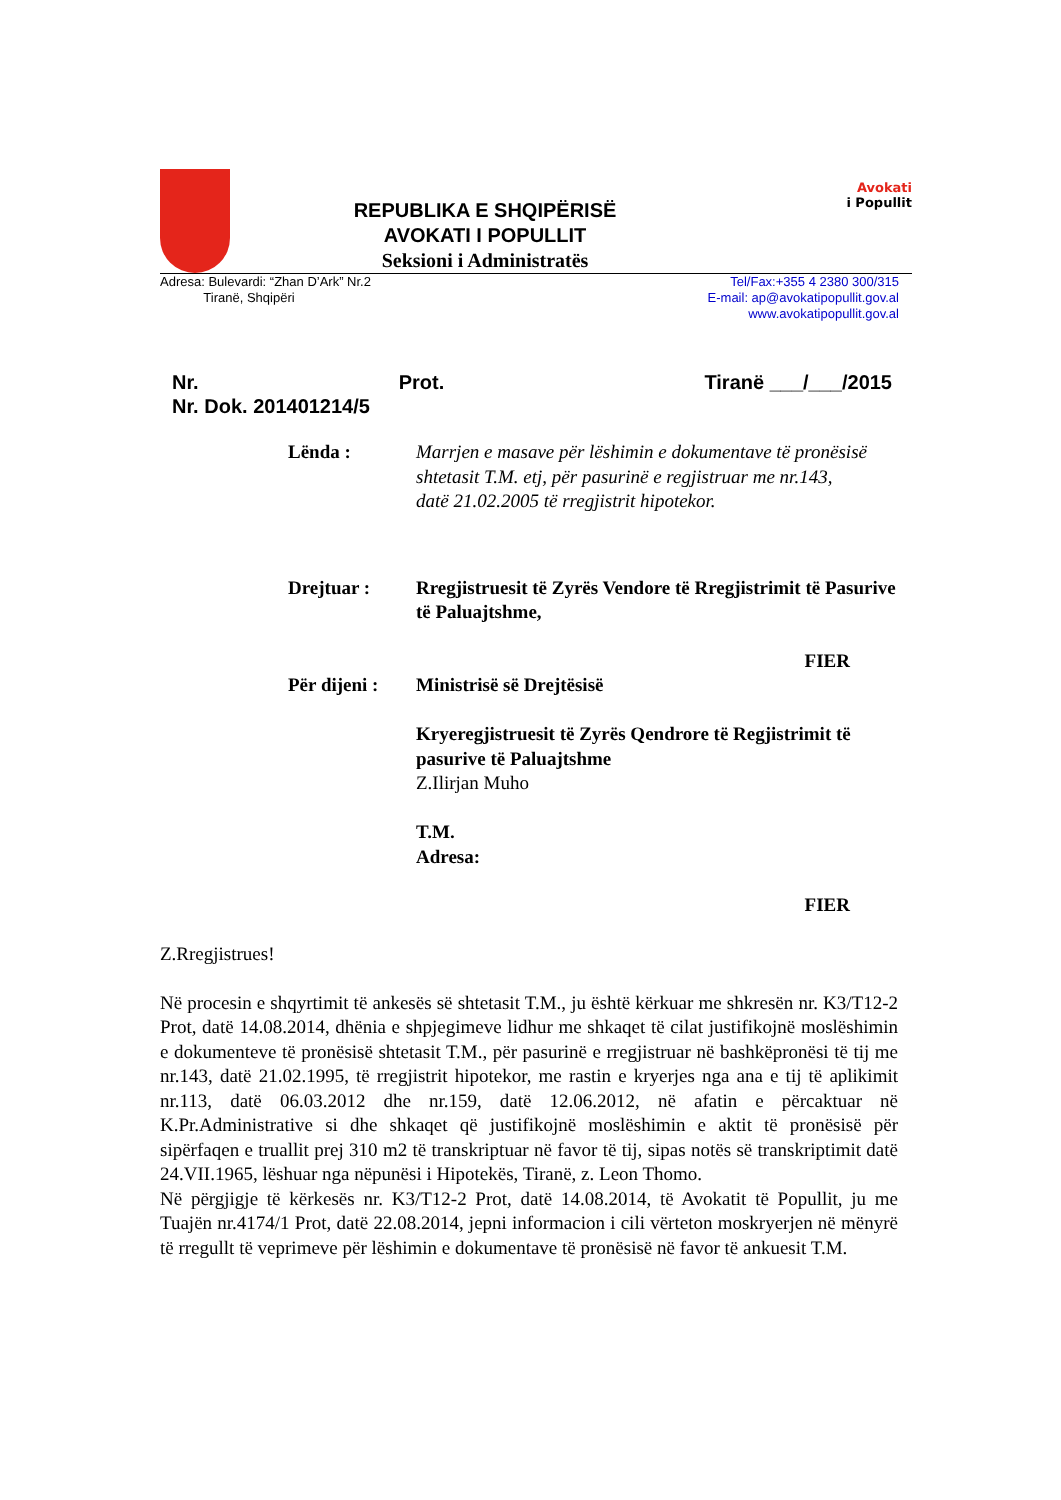REPUBLIKA E SHQIPËRISË
AVOKATI I POPULLIT
Seksioni i Administratës
Avokati
i Popullit
Adresa: Bulevardi: “Zhan D’Ark” Nr.2
Tiranë, Shqipëri
Tel/Fax:+355 4 2380 300/315
E-mail: ap@avokatipopullit.gov.al
www.avokatipopullit.gov.al
Nr. Prot. Tiranë ___/___/2015
Nr. Dok. 201401214/5
Lënda : Marrjen e masave për lëshimin e dokumentave të pronësisë shtetasit T.M. etj, për pasurinë e regjistruar me nr.143,
datë 21.02.2005 të rregjistrit hipotekor.
Drejtuar : Rregjistruesit të Zyrës Vendore të Rregjistrimit të Pasurive të Paluajtshme,
FIER
Për dijeni :
Ministrisë së Drejtësisë
Kryeregjistruesit të Zyrës Qendrore të Regjistrimit të pasurive të Paluajtshme
Z.Ilirjan Muho
T.M.
Adresa:
FIER
Z.Rregjistrues!
Në procesin e shqyrtimit të ankesës së shtetasit T.M., ju është kërkuar me shkresën nr. K3/T12-2 Prot, datë 14.08.2014, dhënia e shpjegimeve lidhur me shkaqet të cilat justifikojnë moslëshimin e dokumenteve të pronësisë shtetasit T.M., për pasurinë e rregjistruar në bashkëpronësi të tij me nr.143, datë 21.02.1995, të rregjistrit hipotekor, me rastin e kryerjes nga ana e tij të aplikimit nr.113, datë 06.03.2012 dhe nr.159, datë 12.06.2012, në afatin e përcaktuar në K.Pr.Administrative si dhe shkaqet që justifikojnë moslëshimin e aktit të pronësisë për sipërfaqen e truallit prej 310 m2 të transkriptuar në favor të tij, sipas notës së transkriptimit datë 24.VII.1965, lëshuar nga nëpunësi i Hipotekës, Tiranë, z. Leon Thomo.
Në përgjigje të kërkesës nr. K3/T12-2 Prot, datë 14.08.2014, të Avokatit të Popullit, ju me Tuajën nr.4174/1 Prot, datë 22.08.2014, jepni informacion i cili vërteton moskryerjen në mënyrë të rregullt të veprimeve për lëshimin e dokumentave të pronësisë në favor të ankuesit T.M.